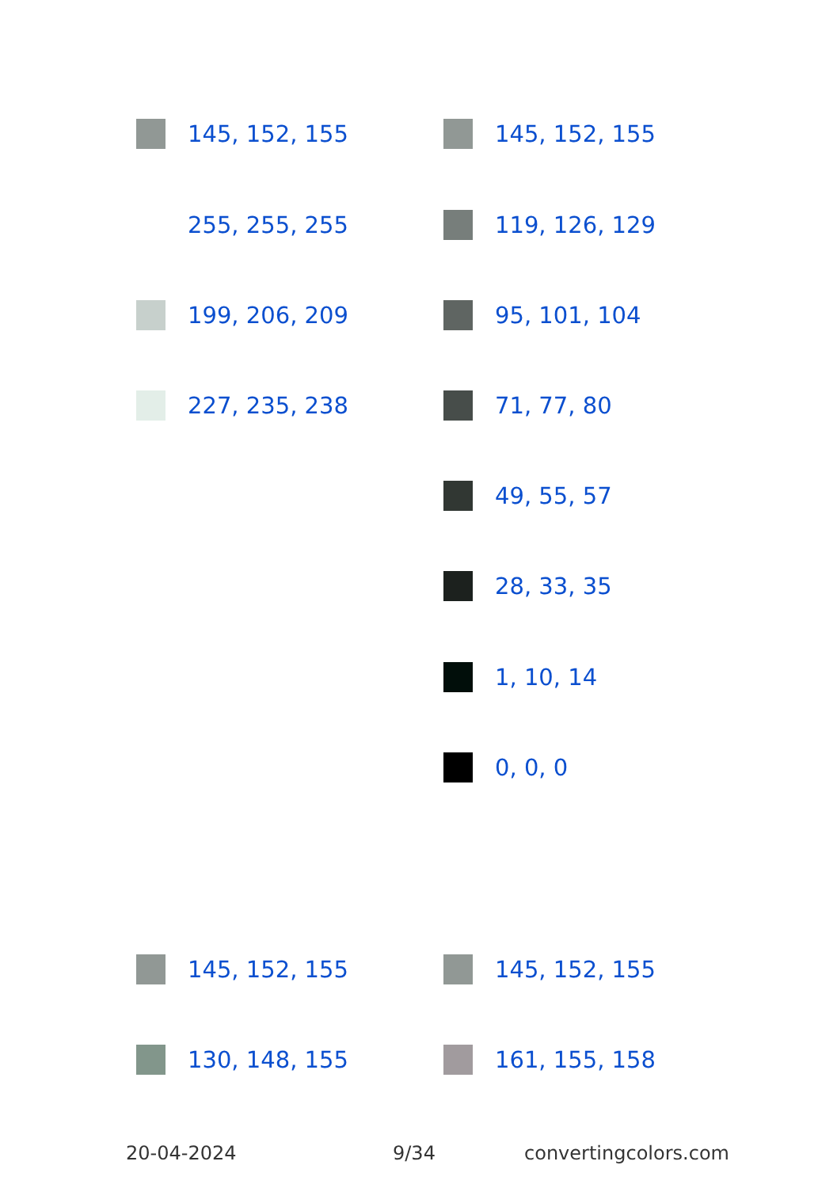145, 152, 155 145, 152, 155
255, 255, 255 119, 126, 129
199, 206, 209 95, 101, 104
227, 235, 238 71, 77, 80
49, 55, 57
28, 33, 35
1, 10, 14
0, 0, 0
145, 152, 155 145, 152, 155
130, 148, 155 161, 155, 158
20-04-2024 9/34 convertingcolors.com